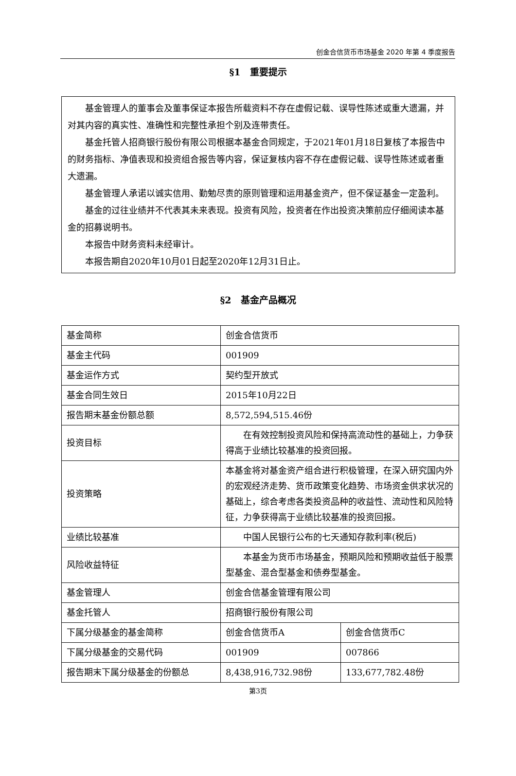创金合信货币市场基金 2020 年第 4 季度报告
§1　重要提示
基金管理人的董事会及董事保证本报告所载资料不存在虚假记载、误导性陈述或重大遗漏，并对其内容的真实性、准确性和完整性承担个别及连带责任。
基金托管人招商银行股份有限公司根据本基金合同规定，于2021年01月18日复核了本报告中的财务指标、净值表现和投资组合报告等内容，保证复核内容不存在虚假记载、误导性陈述或者重大遗漏。
基金管理人承诺以诚实信用、勤勉尽责的原则管理和运用基金资产，但不保证基金一定盈利。
基金的过往业绩并不代表其未来表现。投资有风险，投资者在作出投资决策前应仔细阅读本基金的招募说明书。
本报告中财务资料未经审计。
本报告期自2020年10月01日起至2020年12月31日止。
§2　基金产品概况
| 基金简称 | 创金合信货币 | |
| 基金主代码 | 001909 | |
| 基金运作方式 | 契约型开放式 | |
| 基金合同生效日 | 2015年10月22日 | |
| 报告期末基金份额总额 | 8,572,594,515.46份 | |
| 投资目标 | 在有效控制投资风险和保持高流动性的基础上，力争获得高于业绩比较基准的投资回报。 | |
| 投资策略 | 本基金将对基金资产组合进行积极管理，在深入研究国内外的宏观经济走势、货币政策变化趋势、市场资金供求状况的基础上，综合考虑各类投资品种的收益性、流动性和风险特征，力争获得高于业绩比较基准的投资回报。 | |
| 业绩比较基准 | 中国人民银行公布的七天通知存款利率(税后) | |
| 风险收益特征 | 本基金为货币市场基金，预期风险和预期收益低于股票型基金、混合型基金和债券型基金。 | |
| 基金管理人 | 创金合信基金管理有限公司 | |
| 基金托管人 | 招商银行股份有限公司 | |
| 下属分级基金的基金简称 | 创金合信货币A | 创金合信货币C |
| 下属分级基金的交易代码 | 001909 | 007866 |
| 报告期末下属分级基金的份额总 | 8,438,916,732.98份 | 133,677,782.48份 |
第3页